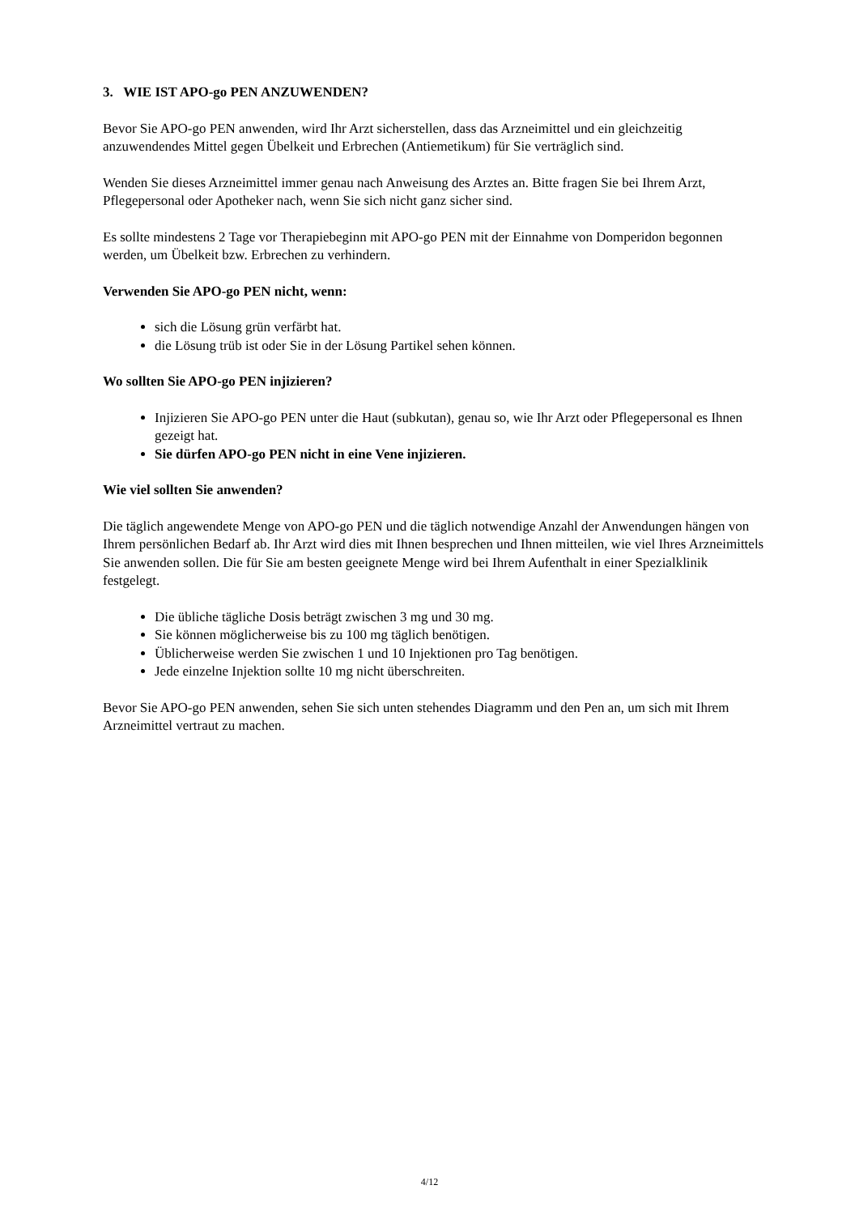3. WIE IST APO-go PEN ANZUWENDEN?
Bevor Sie APO-go PEN anwenden, wird Ihr Arzt sicherstellen, dass das Arzneimittel und ein gleichzeitig anzuwendendes Mittel gegen Übelkeit und Erbrechen (Antiemetikum) für Sie verträglich sind.
Wenden Sie dieses Arzneimittel immer genau nach Anweisung des Arztes an. Bitte fragen Sie bei Ihrem Arzt, Pflegepersonal oder Apotheker nach, wenn Sie sich nicht ganz sicher sind.
Es sollte mindestens 2 Tage vor Therapiebeginn mit APO-go PEN mit der Einnahme von Domperidon begonnen werden, um Übelkeit bzw. Erbrechen zu verhindern.
Verwenden Sie APO-go PEN nicht, wenn:
sich die Lösung grün verfärbt hat.
die Lösung trüb ist oder Sie in der Lösung Partikel sehen können.
Wo sollten Sie APO-go PEN injizieren?
Injizieren Sie APO-go PEN unter die Haut (subkutan), genau so, wie Ihr Arzt oder Pflegepersonal es Ihnen gezeigt hat.
Sie dürfen APO-go PEN nicht in eine Vene injizieren.
Wie viel sollten Sie anwenden?
Die täglich angewendete Menge von APO-go PEN und die täglich notwendige Anzahl der Anwendungen hängen von Ihrem persönlichen Bedarf ab. Ihr Arzt wird dies mit Ihnen besprechen und Ihnen mitteilen, wie viel Ihres Arzneimittels Sie anwenden sollen. Die für Sie am besten geeignete Menge wird bei Ihrem Aufenthalt in einer Spezialklinik festgelegt.
Die übliche tägliche Dosis beträgt zwischen 3 mg und 30 mg.
Sie können möglicherweise bis zu 100 mg täglich benötigen.
Üblicherweise werden Sie zwischen 1 und 10 Injektionen pro Tag benötigen.
Jede einzelne Injektion sollte 10 mg nicht überschreiten.
Bevor Sie APO-go PEN anwenden, sehen Sie sich unten stehendes Diagramm und den Pen an, um sich mit Ihrem Arzneimittel vertraut zu machen.
4/12